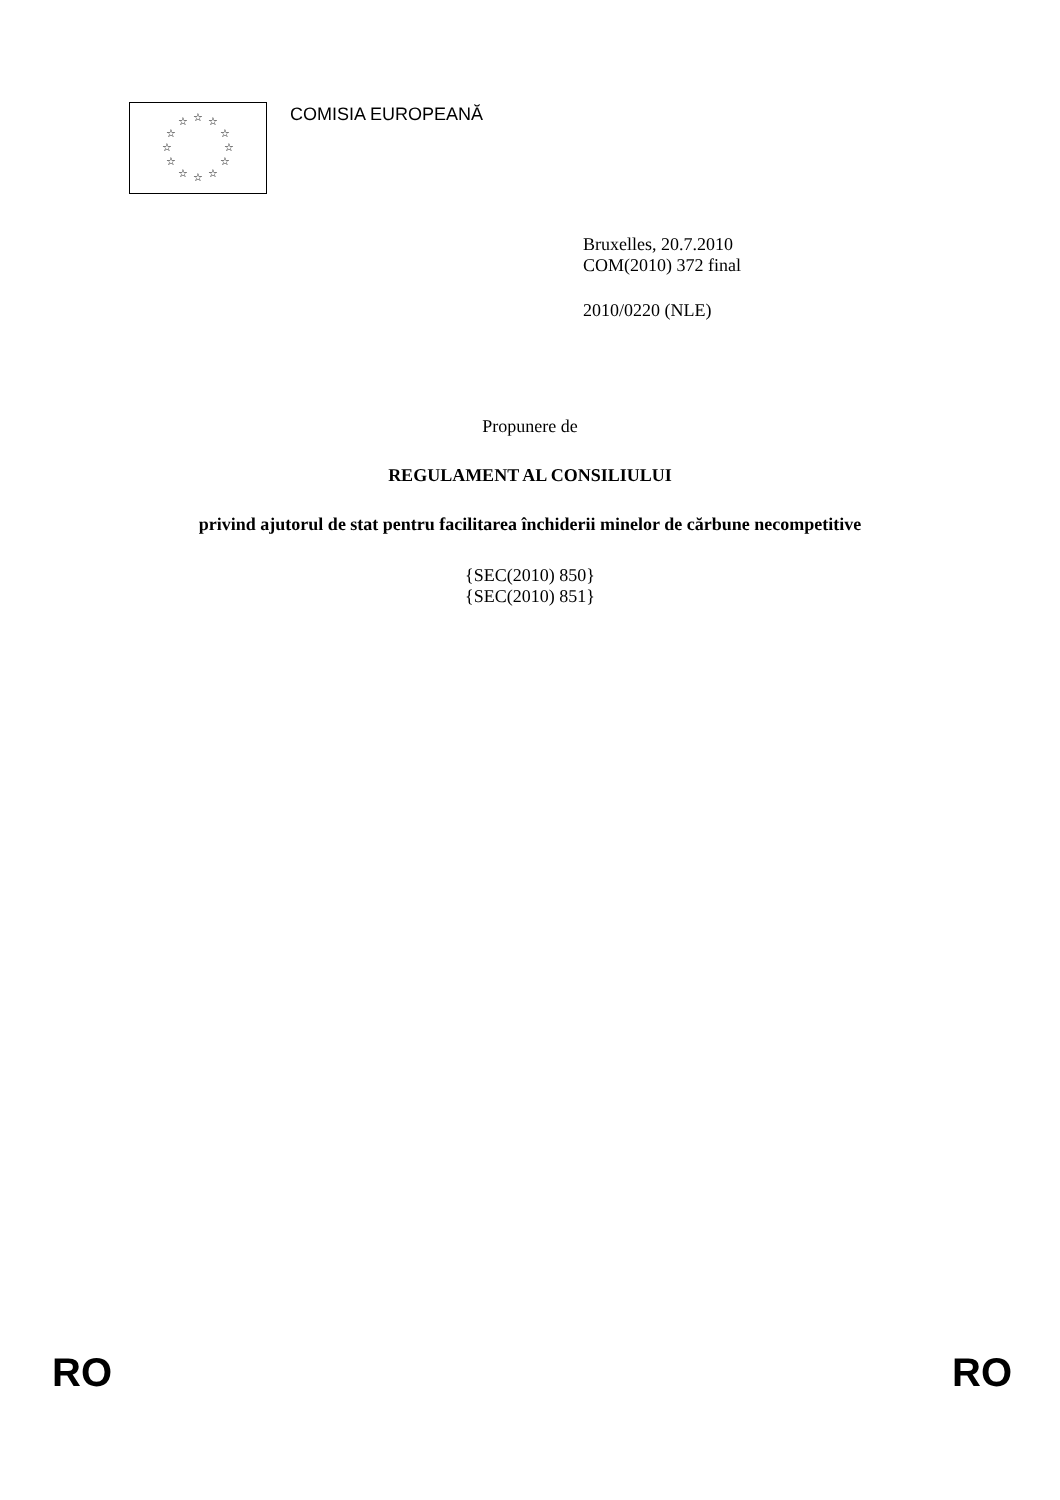☆ ☆ ☆
☆ ☆
☆ ☆
☆ ☆
☆ ☆ ☆
COMISIA EUROPEANĂ
Bruxelles, 20.7.2010
COM(2010) 372 final
2010/0220 (NLE)
Propunere de
REGULAMENT AL CONSILIULUI
privind ajutorul de stat pentru facilitarea închiderii minelor de cărbune necompetitive
{SEC(2010) 850}
{SEC(2010) 851}
RO RO